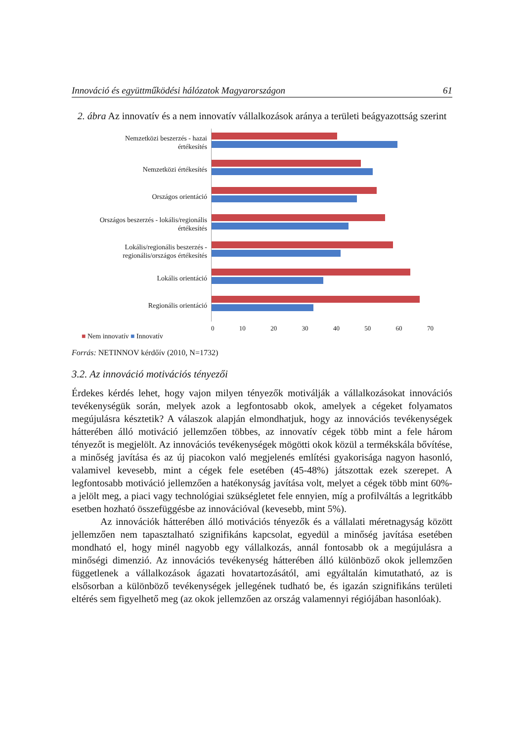Innováció és együttműködési hálózatok Magyarországon 61
2. ábra Az innovatív és a nem innovatív vállalkozások aránya a területi beágyazottság szerint
Nemzetközi beszerzés - hazai
értékesítés
Nemzetközi értékesítés
Országos orientáció
Országos beszerzés - lokális/regionális
értékesítés
Lokális/regionális beszerzés -
regionális/országos értékesítés
Lokális orientáció
Regionális orientáció
0 10 20 30 40 50 60 70
■ Nem innovatív ■ Innovatív
Forrás: NETINNOV kérdőív (2010, N=1732)
3.2. Az innováció motivációs tényezői
Érdekes kérdés lehet, hogy vajon milyen tényezők motiválják a vállalkozásokat innovációs tevékenységük során, melyek azok a legfontosabb okok, amelyek a cégeket folyamatos megújulásra késztetik? A válaszok alapján elmondhatjuk, hogy az innovációs tevékenységek hátterében álló motiváció jellemzően többes, az innovatív cégek több mint a fele három tényezőt is megjelölt. Az innovációs tevékenységek mögötti okok közül a termékskála bővítése, a minőség javítása és az új piacokon való megjelenés említési gyakorisága nagyon hasonló, valamivel kevesebb, mint a cégek fele esetében (45-48%) játszottak ezek szerepet. A legfontosabb motiváció jellemzően a hatékonyság javítása volt, melyet a cégek több mint 60%-a jelölt meg, a piaci vagy technológiai szükségletet fele ennyien, míg a profilváltás a legritkább esetben hozható összefüggésbe az innovációval (kevesebb, mint 5%).
Az innovációk hátterében álló motivációs tényezők és a vállalati méretnagyság között jellemzően nem tapasztalható szignifikáns kapcsolat, egyedül a minőség javítása esetében mondható el, hogy minél nagyobb egy vállalkozás, annál fontosabb ok a megújulásra a minőségi dimenzió. Az innovációs tevékenység hátterében álló különböző okok jellemzően függetlenek a vállalkozások ágazati hovatartozásától, ami egyáltalán kimutatható, az is elsősorban a különböző tevékenységek jellegének tudható be, és igazán szignifikáns területi eltérés sem figyelhető meg (az okok jellemzően az ország valamennyi régiójában hasonlóak).